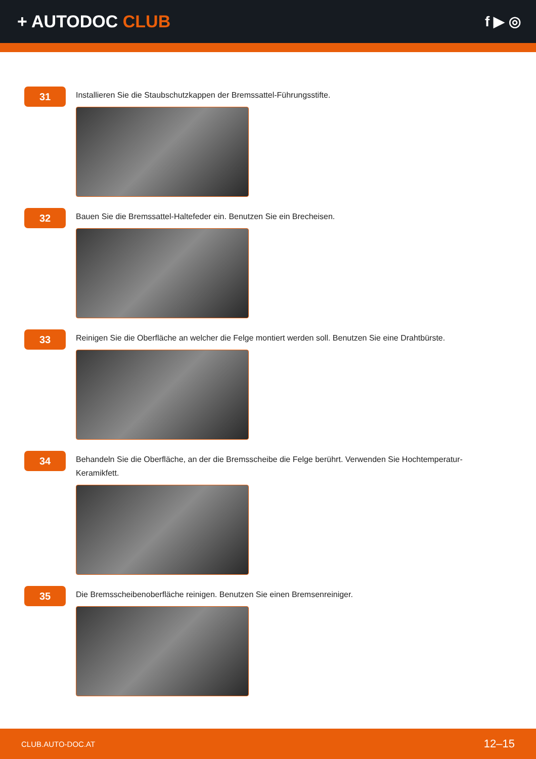+ AUTODOC CLUB
f ▶ ◎
31
Installieren Sie die Staubschutzkappen der Bremssattel-Führungsstifte.
32
Bauen Sie die Bremssattel-Haltefeder ein. Benutzen Sie ein Brecheisen.
33
Reinigen Sie die Oberfläche an welcher die Felge montiert werden soll. Benutzen Sie eine Drahtbürste.
34
Behandeln Sie die Oberfläche, an der die Bremsscheibe die Felge berührt. Verwenden Sie Hochtemperatur-Keramikfett.
35
Die Bremsscheibenoberfläche reinigen. Benutzen Sie einen Bremsenreiniger.
CLUB.AUTO-DOC.AT 12–15